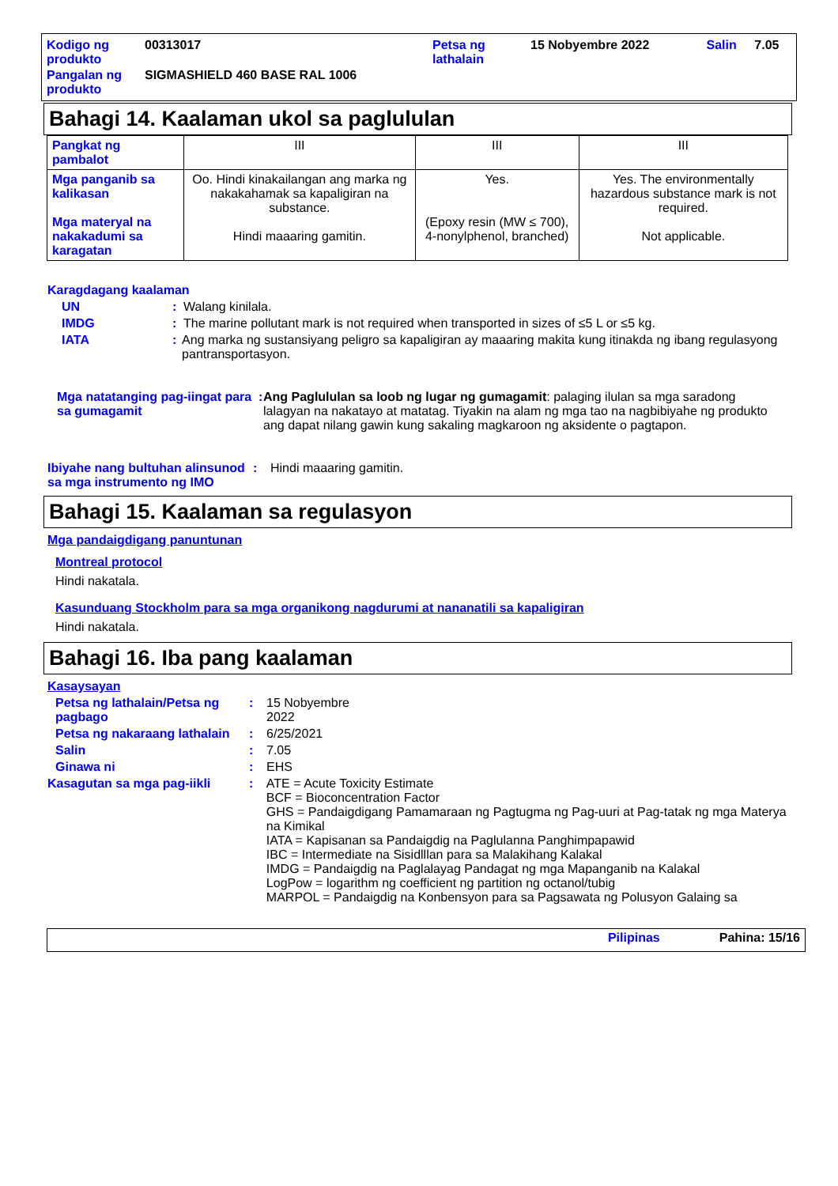| Kodigo ng produkto | 00313017 | Petsa ng lathalain | 15 Nobyembre 2022 | Salin | 7.05 |
| Pangalan ng produkto | SIGMASHIELD 460 BASE RAL 1006 | | | | |
Bahagi 14. Kaalaman ukol sa paglululan
| Pangkat ng pambalot | III | III | III |
| Mga panganib sa kalikasan Mga materyal na nakakadumi sa karagatan | Oo. Hindi kinakailangan ang marka ng nakakahamak sa kapaligiran na substance. Hindi maaaring gamitin. | Yes. (Epoxy resin (MW ≤ 700), 4-nonylphenol, branched) | Yes. The environmentally hazardous substance mark is not required. Not applicable. |
Karagdagang kaalaman
UN: Walang kinilala.
IMDG: The marine pollutant mark is not required when transported in sizes of ≤5 L or ≤5 kg.
IATA: Ang marka ng sustansiyang peligro sa kapaligiran ay maaaring makita kung itinakda ng ibang regulasyong pantransportasyon.
Mga natatanging pag-iingat para sa gumagamit: Ang Paglululan sa loob ng lugar ng gumagamit: palaging ilulan sa mga saradong lalagyan na nakatayo at matatag. Tiyakin na alam ng mga tao na nagbibiyahe ng produkto ang dapat nilang gawin kung sakaling magkaroon ng aksidente o pagtapon.
Ibiyahe nang bultuhan alinsunod sa mga instrumento ng IMO: Hindi maaaring gamitin.
Bahagi 15. Kaalaman sa regulasyon
Mga pandaigdigang panuntunan
Montreal protocol
Hindi nakatala.
Kasunduang Stockholm para sa mga organikong nagdurumi at nananatili sa kapaligiran
Hindi nakatala.
Bahagi 16. Iba pang kaalaman
Kasaysayan
Petsa ng lathalain/Petsa ng pagbago: 15 Nobyembre
2022
Petsa ng nakaraang lathalain: 6/25/2021
Salin: 7.05
Ginawa ni: EHS
Kasagutan sa mga pag-iikli: ATE = Acute Toxicity Estimate
BCF = Bioconcentration Factor
GHS = Pandaigdigang Pamamaraan ng Pagtugma ng Pag-uuri at Pag-tatak ng mga Materya na Kimikal
IATA = Kapisanan sa Pandaigdig na Paglulanna Panghimpapawid
IBC = Intermediate na Sisidlllan para sa Malakihang Kalakal
IMDG = Pandaigdig na Paglalayag Pandagat ng mga Mapanganib na Kalakal
LogPow = logarithm ng coefficient ng partition ng octanol/tubig
MARPOL = Pandaigdig na Konbensyon para sa Pagsawata ng Polusyon Galaing sa
Pilipinas Pahina: 15/16